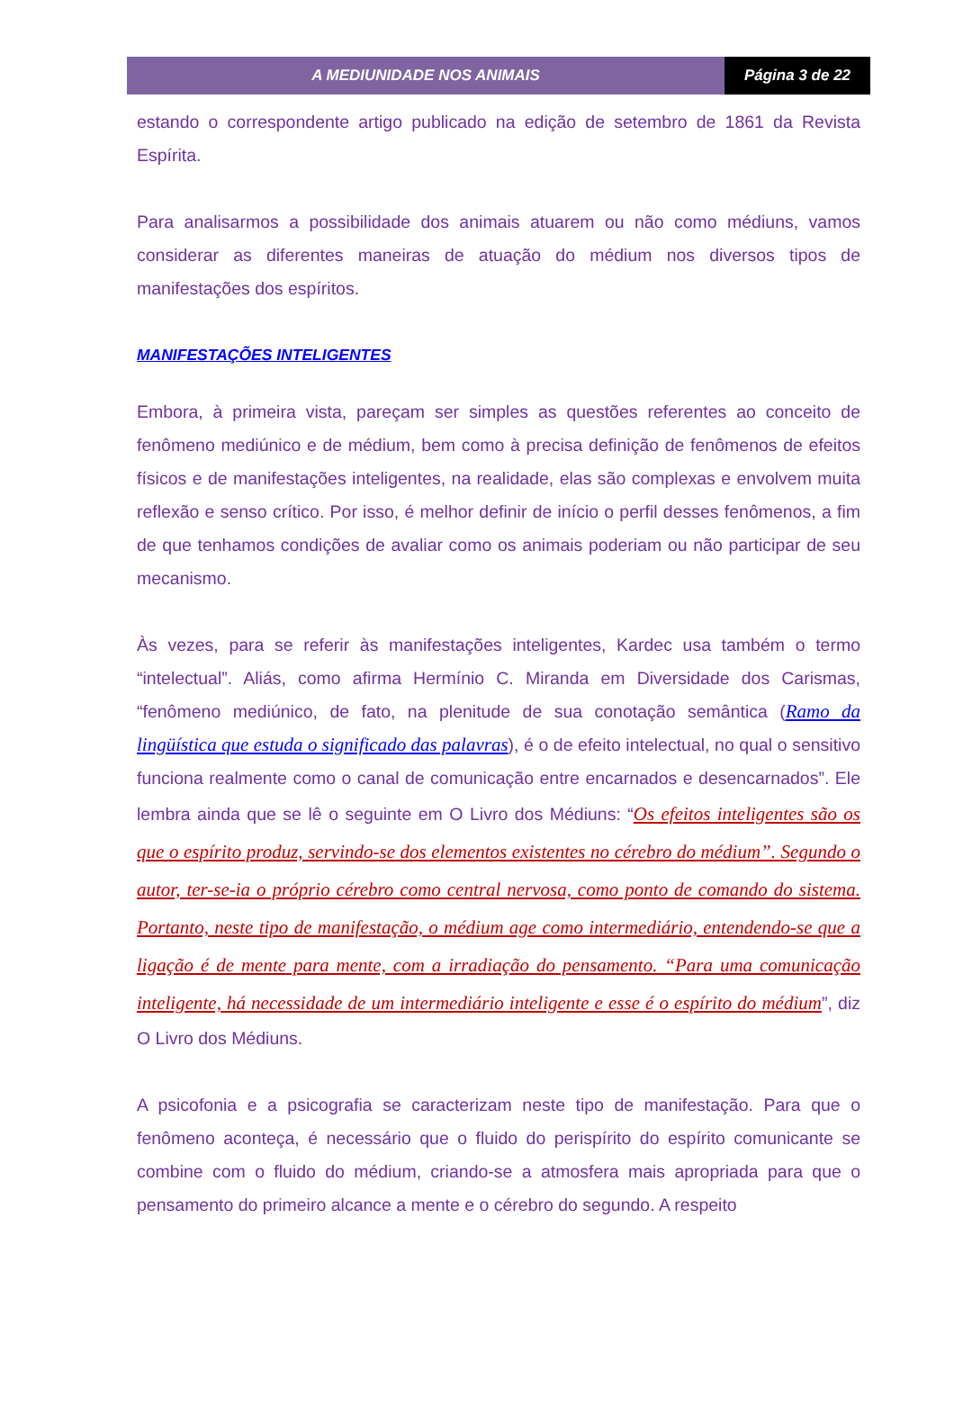A MEDIUNIDADE NOS ANIMAIS Página 3 de 22
estando o correspondente artigo publicado na edição de setembro de 1861 da Revista Espírita.
Para analisarmos a possibilidade dos animais atuarem ou não como médiuns, vamos considerar as diferentes maneiras de atuação do médium nos diversos tipos de manifestações dos espíritos.
MANIFESTAÇÕES INTELIGENTES
Embora, à primeira vista, pareçam ser simples as questões referentes ao conceito de fenômeno mediúnico e de médium, bem como à precisa definição de fenômenos de efeitos físicos e de manifestações inteligentes, na realidade, elas são complexas e envolvem muita reflexão e senso crítico. Por isso, é melhor definir de início o perfil desses fenômenos, a fim de que tenhamos condições de avaliar como os animais poderiam ou não participar de seu mecanismo.
Às vezes, para se referir às manifestações inteligentes, Kardec usa também o termo “intelectual”. Aliás, como afirma Hermínio C. Miranda em Diversidade dos Carismas, “fenômeno mediúnico, de fato, na plenitude de sua conotação semântica (Ramo da lingüística que estuda o significado das palavras), é o de efeito intelectual, no qual o sensitivo funciona realmente como o canal de comunicação entre encarnados e desencarnados”. Ele lembra ainda que se lê o seguinte em O Livro dos Médiuns: “Os efeitos inteligentes são os que o espírito produz, servindo-se dos elementos existentes no cérebro do médium”. Segundo o autor, ter-se-ia o próprio cérebro como central nervosa, como ponto de comando do sistema. Portanto, neste tipo de manifestação, o médium age como intermediário, entendendo-se que a ligação é de mente para mente, com a irradiação do pensamento. “Para uma comunicação inteligente, há necessidade de um intermediário inteligente e esse é o espírito do médium”, diz O Livro dos Médiuns.
A psicofonia e a psicografia se caracterizam neste tipo de manifestação. Para que o fenômeno aconteça, é necessário que o fluido do perispírito do espírito comunicante se combine com o fluido do médium, criando-se a atmosfera mais apropriada para que o pensamento do primeiro alcance a mente e o cérebro do segundo. A respeito